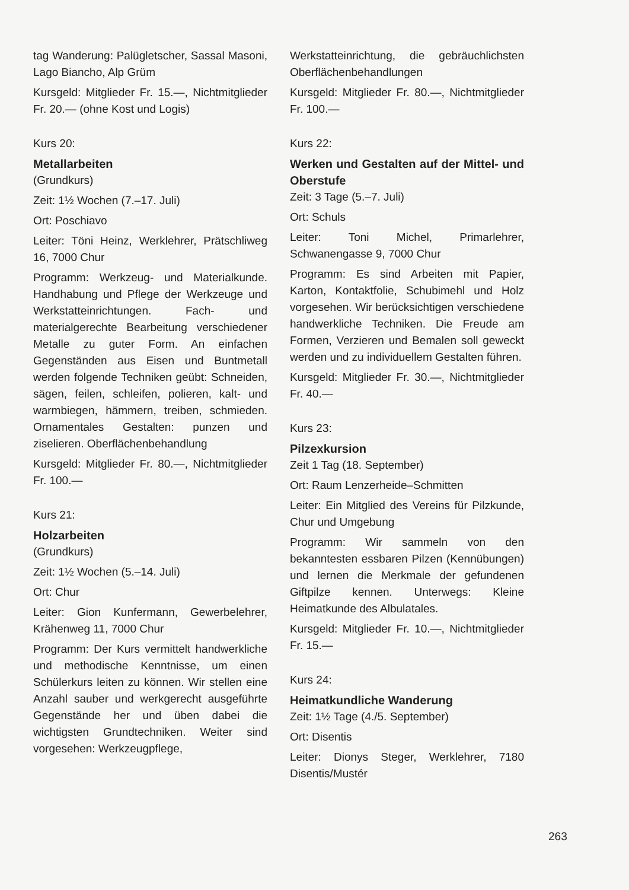tag Wanderung: Palügletscher, Sassal Masoni, Lago Biancho, Alp Grüm
Kursgeld: Mitglieder Fr. 15.—, Nichtmitglieder Fr. 20.— (ohne Kost und Logis)
Kurs 20:
Metallarbeiten
(Grundkurs)
Zeit: 1½ Wochen (7.–17. Juli)
Ort: Poschiavo
Leiter: Töni Heinz, Werklehrer, Prätschliweg 16, 7000 Chur
Programm: Werkzeug- und Materialkunde. Handhabung und Pflege der Werkzeuge und Werkstatteinrichtungen. Fach- und materialgerechte Bearbeitung verschiedener Metalle zu guter Form. An einfachen Gegenständen aus Eisen und Buntmetall werden folgende Techniken geübt: Schneiden, sägen, feilen, schleifen, polieren, kalt- und warmbiegen, hämmern, treiben, schmieden. Ornamentales Gestalten: punzen und ziselieren. Oberflächenbehandlung
Kursgeld: Mitglieder Fr. 80.—, Nichtmitglieder Fr. 100.—
Kurs 21:
Holzarbeiten
(Grundkurs)
Zeit: 1½ Wochen (5.–14. Juli)
Ort: Chur
Leiter: Gion Kunfermann, Gewerbelehrer, Krähenweg 11, 7000 Chur
Programm: Der Kurs vermittelt handwerkliche und methodische Kenntnisse, um einen Schülerkurs leiten zu können. Wir stellen eine Anzahl sauber und werkgerecht ausgeführte Gegenstände her und üben dabei die wichtigsten Grundtechniken. Weiter sind vorgesehen: Werkzeugpflege,
Werkstatteinrichtung, die gebräuchlichsten Oberflächenbehandlungen
Kursgeld: Mitglieder Fr. 80.—, Nichtmitglieder Fr. 100.—
Kurs 22:
Werken und Gestalten auf der Mittel- und Oberstufe
Zeit: 3 Tage (5.–7. Juli)
Ort: Schuls
Leiter: Toni Michel, Primarlehrer, Schwanengasse 9, 7000 Chur
Programm: Es sind Arbeiten mit Papier, Karton, Kontaktfolie, Schubimehl und Holz vorgesehen. Wir berücksichtigen verschiedene handwerkliche Techniken. Die Freude am Formen, Verzieren und Bemalen soll geweckt werden und zu individuellem Gestalten führen.
Kursgeld: Mitglieder Fr. 30.—, Nichtmitglieder Fr. 40.—
Kurs 23:
Pilzexkursion
Zeit 1 Tag (18. September)
Ort: Raum Lenzerheide–Schmitten
Leiter: Ein Mitglied des Vereins für Pilzkunde, Chur und Umgebung
Programm: Wir sammeln von den bekanntesten essbaren Pilzen (Kennübungen) und lernen die Merkmale der gefundenen Giftpilze kennen. Unterwegs: Kleine Heimatkunde des Albulatales.
Kursgeld: Mitglieder Fr. 10.—, Nichtmitglieder Fr. 15.—
Kurs 24:
Heimatkundliche Wanderung
Zeit: 1½ Tage (4./5. September)
Ort: Disentis
Leiter: Dionys Steger, Werklehrer, 7180 Disentis/Mustér
263